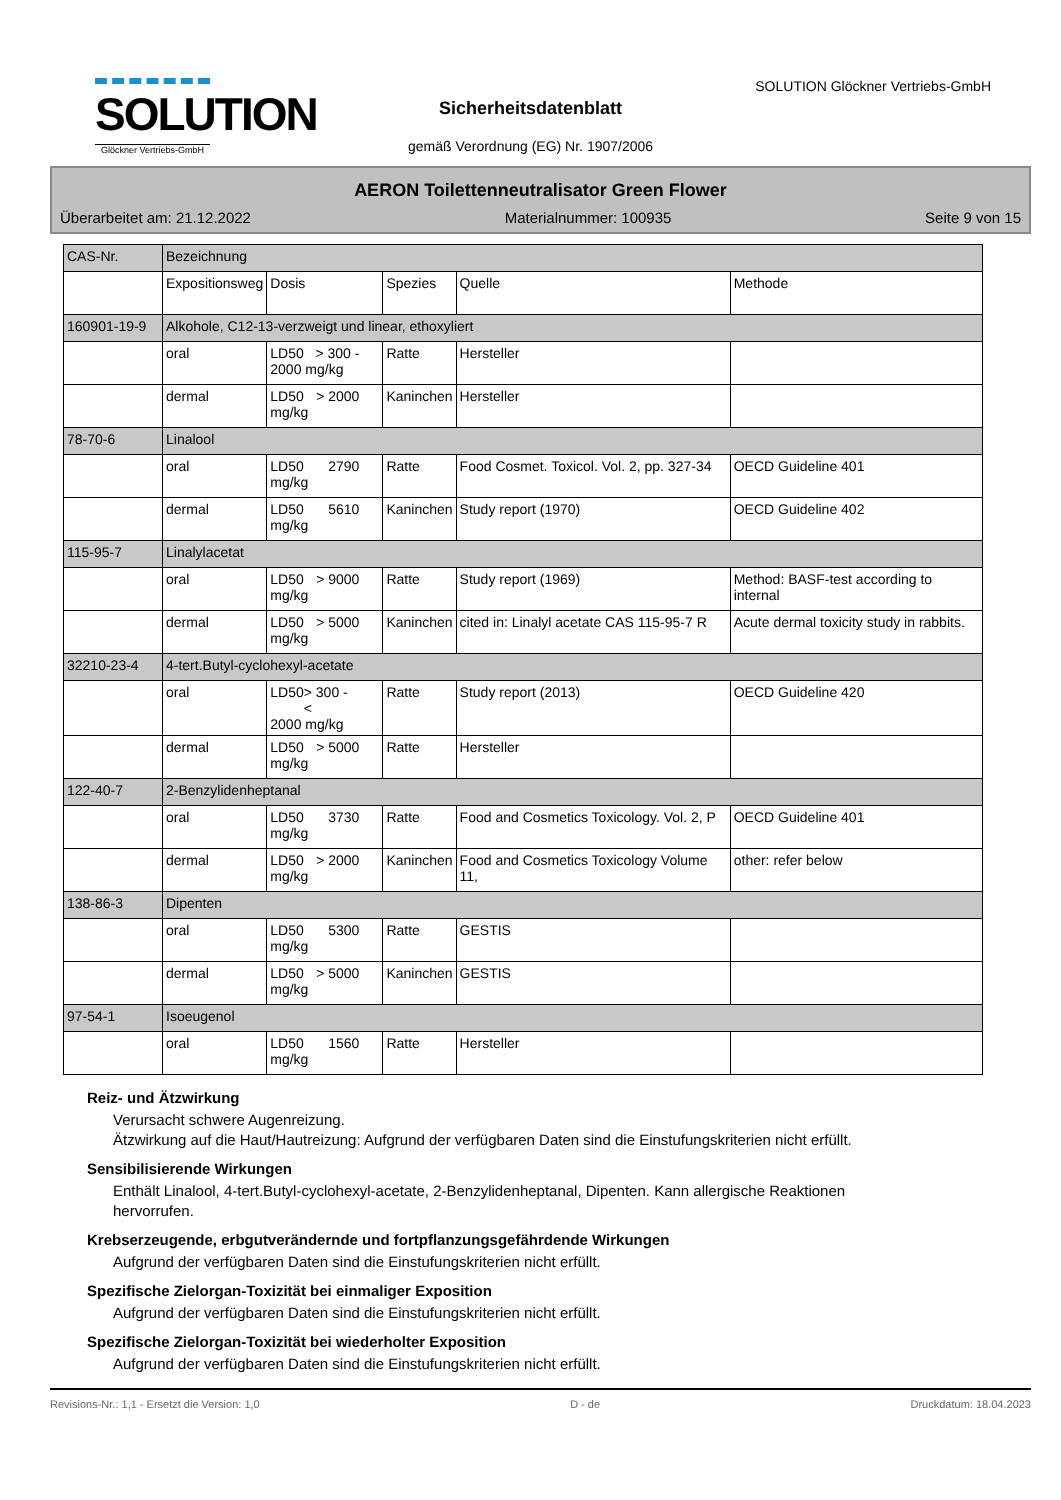SOLUTION
Glöckner Vertriebs-GmbH
SOLUTION Glöckner Vertriebs-GmbH
Sicherheitsdatenblatt
gemäß Verordnung (EG) Nr. 1907/2006
AERON Toilettenneutralisator Green Flower
Überarbeitet am: 21.12.2022 Materialnummer: 100935 Seite 9 von 15
| CAS-Nr. | Bezeichnung | | | | |
| --- | --- | --- | --- | --- | --- |
| | Expositionsweg | Dosis | Spezies | Quelle | Methode |
| 160901-19-9 | Alkohole, C12-13-verzweigt und linear, ethoxyliert | | | | |
| | oral | LD50 > 300 - 2000 mg/kg | Ratte | Hersteller | |
| | dermal | LD50 > 2000 mg/kg | Kaninchen | Hersteller | |
| 78-70-6 | Linalool | | | | |
| | oral | LD50 2790 mg/kg | Ratte | Food Cosmet. Toxicol. Vol. 2, pp. 327-34 | OECD Guideline 401 |
| | dermal | LD50 5610 mg/kg | Kaninchen | Study report (1970) | OECD Guideline 402 |
| 115-95-7 | Linalylacetat | | | | |
| | oral | LD50 > 9000 mg/kg | Ratte | Study report (1969) | Method: BASF-test according to internal |
| | dermal | LD50 > 5000 mg/kg | Kaninchen | cited in: Linalyl acetate CAS 115-95-7 R | Acute dermal toxicity study in rabbits. |
| 32210-23-4 | 4-tert.Butyl-cyclohexyl-acetate | | | | |
| | oral | LD50 > 300 - < 2000 mg/kg | Ratte | Study report (2013) | OECD Guideline 420 |
| | dermal | LD50 > 5000 mg/kg | Ratte | Hersteller | |
| 122-40-7 | 2-Benzylidenheptanal | | | | |
| | oral | LD50 3730 mg/kg | Ratte | Food and Cosmetics Toxicology. Vol. 2, P | OECD Guideline 401 |
| | dermal | LD50 > 2000 mg/kg | Kaninchen | Food and Cosmetics Toxicology Volume 11, | other: refer below |
| 138-86-3 | Dipenten | | | | |
| | oral | LD50 5300 mg/kg | Ratte | GESTIS | |
| | dermal | LD50 > 5000 mg/kg | Kaninchen | GESTIS | |
| 97-54-1 | Isoeugenol | | | | |
| | oral | LD50 1560 mg/kg | Ratte | Hersteller | |
Reiz- und Ätzwirkung
Verursacht schwere Augenreizung.
Ätzwirkung auf die Haut/Hautreizung: Aufgrund der verfügbaren Daten sind die Einstufungskriterien nicht erfüllt.
Sensibilisierende Wirkungen
Enthält Linalool, 4-tert.Butyl-cyclohexyl-acetate, 2-Benzylidenheptanal, Dipenten. Kann allergische Reaktionen hervorrufen.
Krebserzeugende, erbgutverändernde und fortpflanzungsgefährdende Wirkungen
Aufgrund der verfügbaren Daten sind die Einstufungskriterien nicht erfüllt.
Spezifische Zielorgan-Toxizität bei einmaliger Exposition
Aufgrund der verfügbaren Daten sind die Einstufungskriterien nicht erfüllt.
Spezifische Zielorgan-Toxizität bei wiederholter Exposition
Aufgrund der verfügbaren Daten sind die Einstufungskriterien nicht erfüllt.
Revisions-Nr.: 1,1 - Ersetzt die Version: 1,0 D - de Druckdatum: 18.04.2023